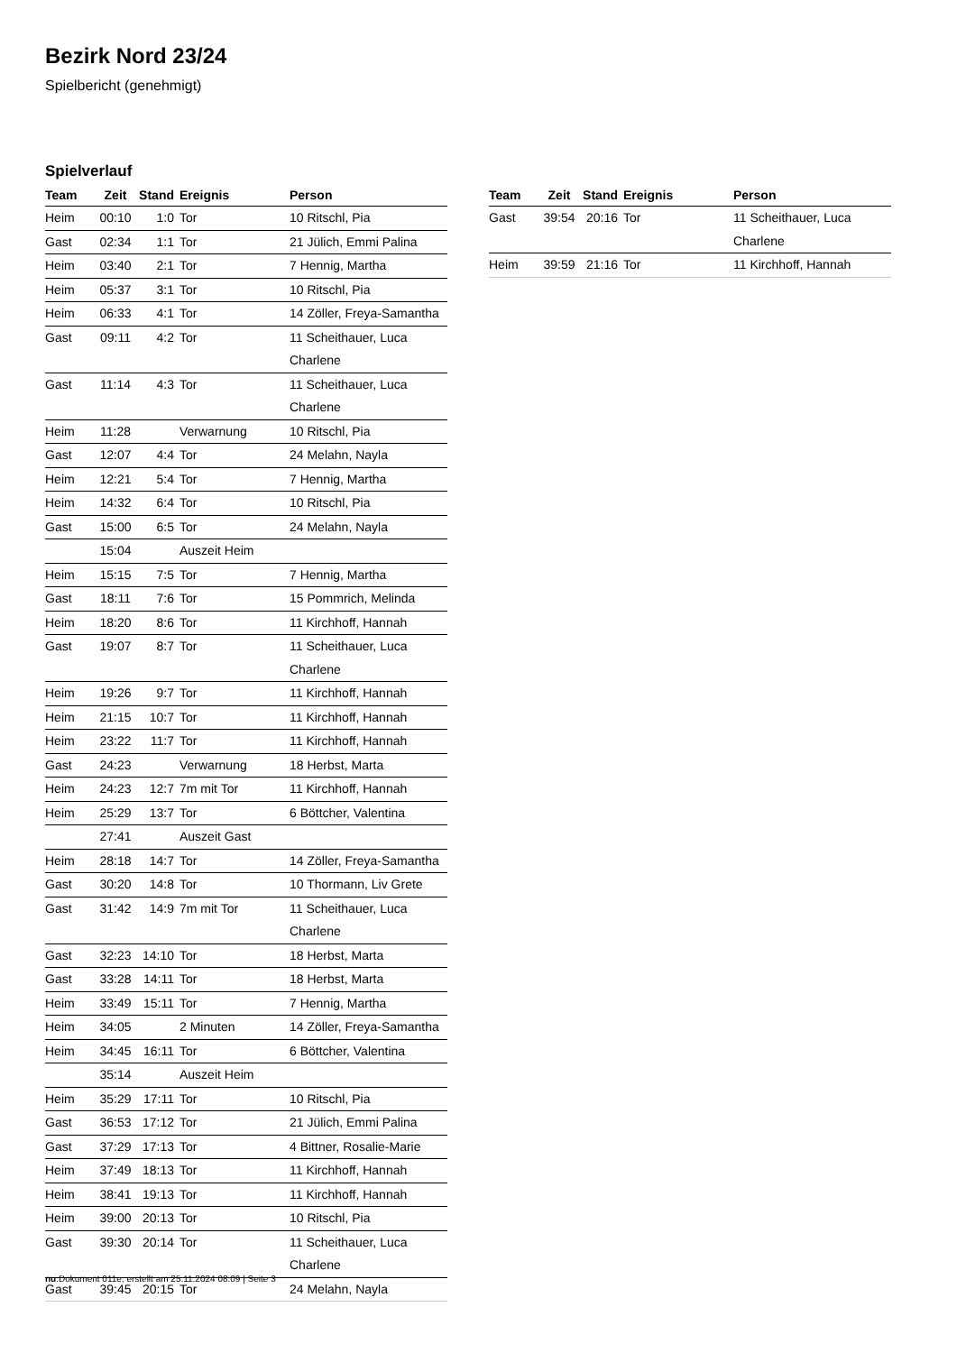Bezirk Nord 23/24
Spielbericht (genehmigt)
Spielverlauf
| Team | Zeit | Stand | Ereignis | Person |
| --- | --- | --- | --- | --- |
| Heim | 00:10 | 1:0 | Tor | 10 Ritschl, Pia |
| Gast | 02:34 | 1:1 | Tor | 21 Jülich, Emmi Palina |
| Heim | 03:40 | 2:1 | Tor | 7 Hennig, Martha |
| Heim | 05:37 | 3:1 | Tor | 10 Ritschl, Pia |
| Heim | 06:33 | 4:1 | Tor | 14 Zöller, Freya-Samantha |
| Gast | 09:11 | 4:2 | Tor | 11 Scheithauer, Luca Charlene |
| Gast | 11:14 | 4:3 | Tor | 11 Scheithauer, Luca Charlene |
| Heim | 11:28 | | Verwarnung | 10 Ritschl, Pia |
| Gast | 12:07 | 4:4 | Tor | 24 Melahn, Nayla |
| Heim | 12:21 | 5:4 | Tor | 7 Hennig, Martha |
| Heim | 14:32 | 6:4 | Tor | 10 Ritschl, Pia |
| Gast | 15:00 | 6:5 | Tor | 24 Melahn, Nayla |
| | 15:04 | | Auszeit Heim | |
| Heim | 15:15 | 7:5 | Tor | 7 Hennig, Martha |
| Gast | 18:11 | 7:6 | Tor | 15 Pommrich, Melinda |
| Heim | 18:20 | 8:6 | Tor | 11 Kirchhoff, Hannah |
| Gast | 19:07 | 8:7 | Tor | 11 Scheithauer, Luca Charlene |
| Heim | 19:26 | 9:7 | Tor | 11 Kirchhoff, Hannah |
| Heim | 21:15 | 10:7 | Tor | 11 Kirchhoff, Hannah |
| Heim | 23:22 | 11:7 | Tor | 11 Kirchhoff, Hannah |
| Gast | 24:23 | | Verwarnung | 18 Herbst, Marta |
| Heim | 24:23 | 12:7 | 7m mit Tor | 11 Kirchhoff, Hannah |
| Heim | 25:29 | 13:7 | Tor | 6 Böttcher, Valentina |
| | 27:41 | | Auszeit Gast | |
| Heim | 28:18 | 14:7 | Tor | 14 Zöller, Freya-Samantha |
| Gast | 30:20 | 14:8 | Tor | 10 Thormann, Liv Grete |
| Gast | 31:42 | 14:9 | 7m mit Tor | 11 Scheithauer, Luca Charlene |
| Gast | 32:23 | 14:10 | Tor | 18 Herbst, Marta |
| Gast | 33:28 | 14:11 | Tor | 18 Herbst, Marta |
| Heim | 33:49 | 15:11 | Tor | 7 Hennig, Martha |
| Heim | 34:05 | | 2 Minuten | 14 Zöller, Freya-Samantha |
| Heim | 34:45 | 16:11 | Tor | 6 Böttcher, Valentina |
| | 35:14 | | Auszeit Heim | |
| Heim | 35:29 | 17:11 | Tor | 10 Ritschl, Pia |
| Gast | 36:53 | 17:12 | Tor | 21 Jülich, Emmi Palina |
| Gast | 37:29 | 17:13 | Tor | 4 Bittner, Rosalie-Marie |
| Heim | 37:49 | 18:13 | Tor | 11 Kirchhoff, Hannah |
| Heim | 38:41 | 19:13 | Tor | 11 Kirchhoff, Hannah |
| Heim | 39:00 | 20:13 | Tor | 10 Ritschl, Pia |
| Gast | 39:30 | 20:14 | Tor | 11 Scheithauer, Luca Charlene |
| Gast | 39:45 | 20:15 | Tor | 24 Melahn, Nayla |
| Team | Zeit | Stand | Ereignis | Person |
| --- | --- | --- | --- | --- |
| Gast | 39:54 | 20:16 | Tor | 11 Scheithauer, Luca Charlene |
| Heim | 39:59 | 21:16 | Tor | 11 Kirchhoff, Hannah |
nu.Dokument 011e, erstellt am 25.11.2024 08:09 | Seite 3